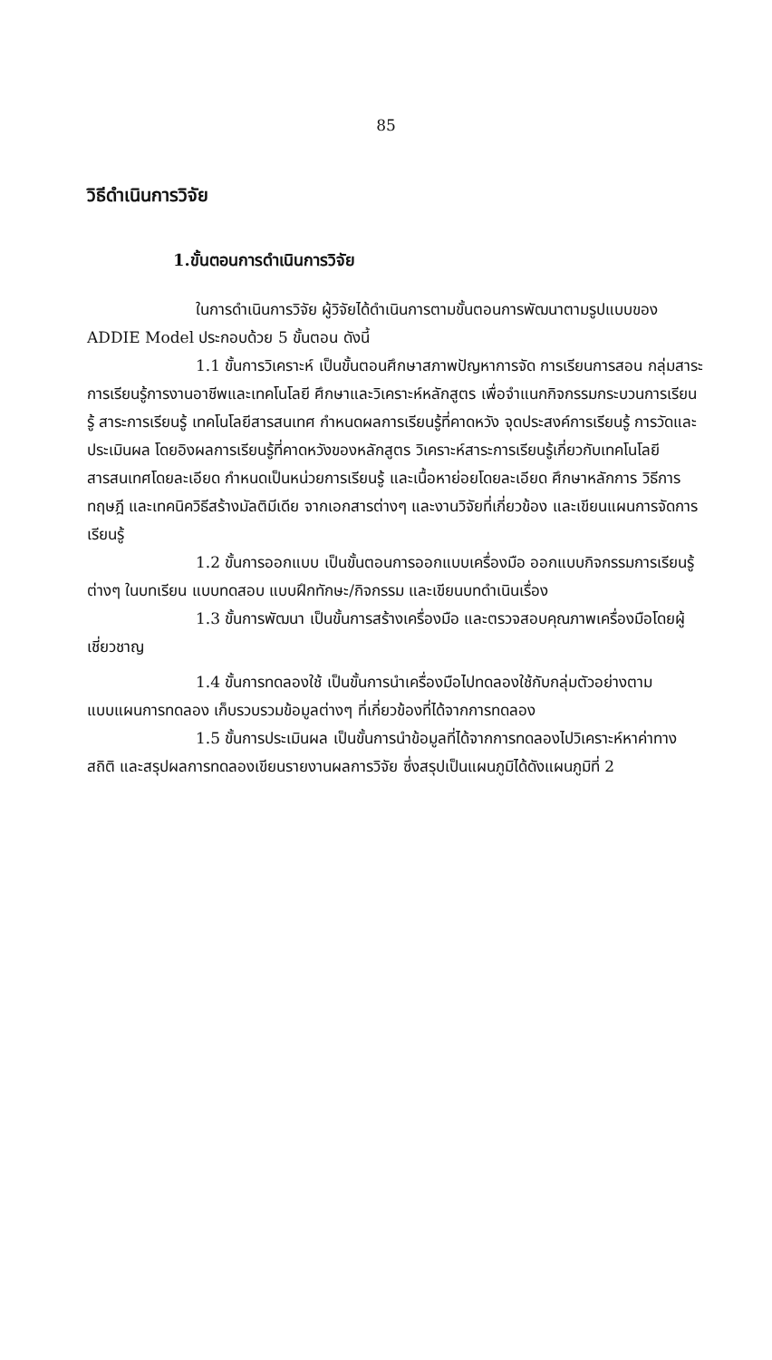85
วิธีดำเนินการวิจัย
1.ขั้นตอนการดำเนินการวิจัย
ในการดำเนินการวิจัย ผู้วิจัยได้ดำเนินการตามขั้นตอนการพัฒนาตามรูปแบบของ ADDIE Model ประกอบด้วย 5 ขั้นตอน ดังนี้
1.1 ขั้นการวิเคราะห์ เป็นขั้นตอนศึกษาสภาพปัญหาการจัด การเรียนการสอน กลุ่มสาระการเรียนรู้การงานอาชีพและเทคโนโลยี ศึกษาและวิเคราะห์หลักสูตร เพื่อจำแนกกิจกรรมกระบวนการเรียนรู้ สาระการเรียนรู้ เทคโนโลยีสารสนเทศ กำหนดผลการเรียนรู้ที่คาดหวัง จุดประสงค์การเรียนรู้ การวัดและประเมินผล โดยอิงผลการเรียนรู้ที่คาดหวังของหลักสูตร วิเคราะห์สาระการเรียนรู้เกี่ยวกับเทคโนโลยีสารสนเทศโดยละเอียด กำหนดเป็นหน่วยการเรียนรู้ และเนื้อหาย่อยโดยละเอียด ศึกษาหลักการ วิธีการ ทฤษฎี และเทคนิควิธีสร้างมัลติมีเดีย จากเอกสารต่างๆ และงานวิจัยที่เกี่ยวข้อง และเขียนแผนการจัดการเรียนรู้
1.2 ขั้นการออกแบบ เป็นขั้นตอนการออกแบบเครื่องมือ ออกแบบกิจกรรมการเรียนรู้ต่างๆ ในบทเรียน แบบทดสอบ แบบฝึกทักษะ/กิจกรรม และเขียนบทดำเนินเรื่อง
1.3 ขั้นการพัฒนา เป็นขั้นการสร้างเครื่องมือ และตรวจสอบคุณภาพเครื่องมือโดยผู้เชี่ยวชาญ
1.4 ขั้นการทดลองใช้ เป็นขั้นการนำเครื่องมือไปทดลองใช้กับกลุ่มตัวอย่างตามแบบแผนการทดลอง เก็บรวบรวมข้อมูลต่างๆ ที่เกี่ยวข้องที่ได้จากการทดลอง
1.5 ขั้นการประเมินผล เป็นขั้นการนำข้อมูลที่ได้จากการทดลองไปวิเคราะห์หาค่าทางสถิติ และสรุปผลการทดลองเขียนรายงานผลการวิจัย ซึ่งสรุปเป็นแผนภูมิได้ดังแผนภูมิที่ 2